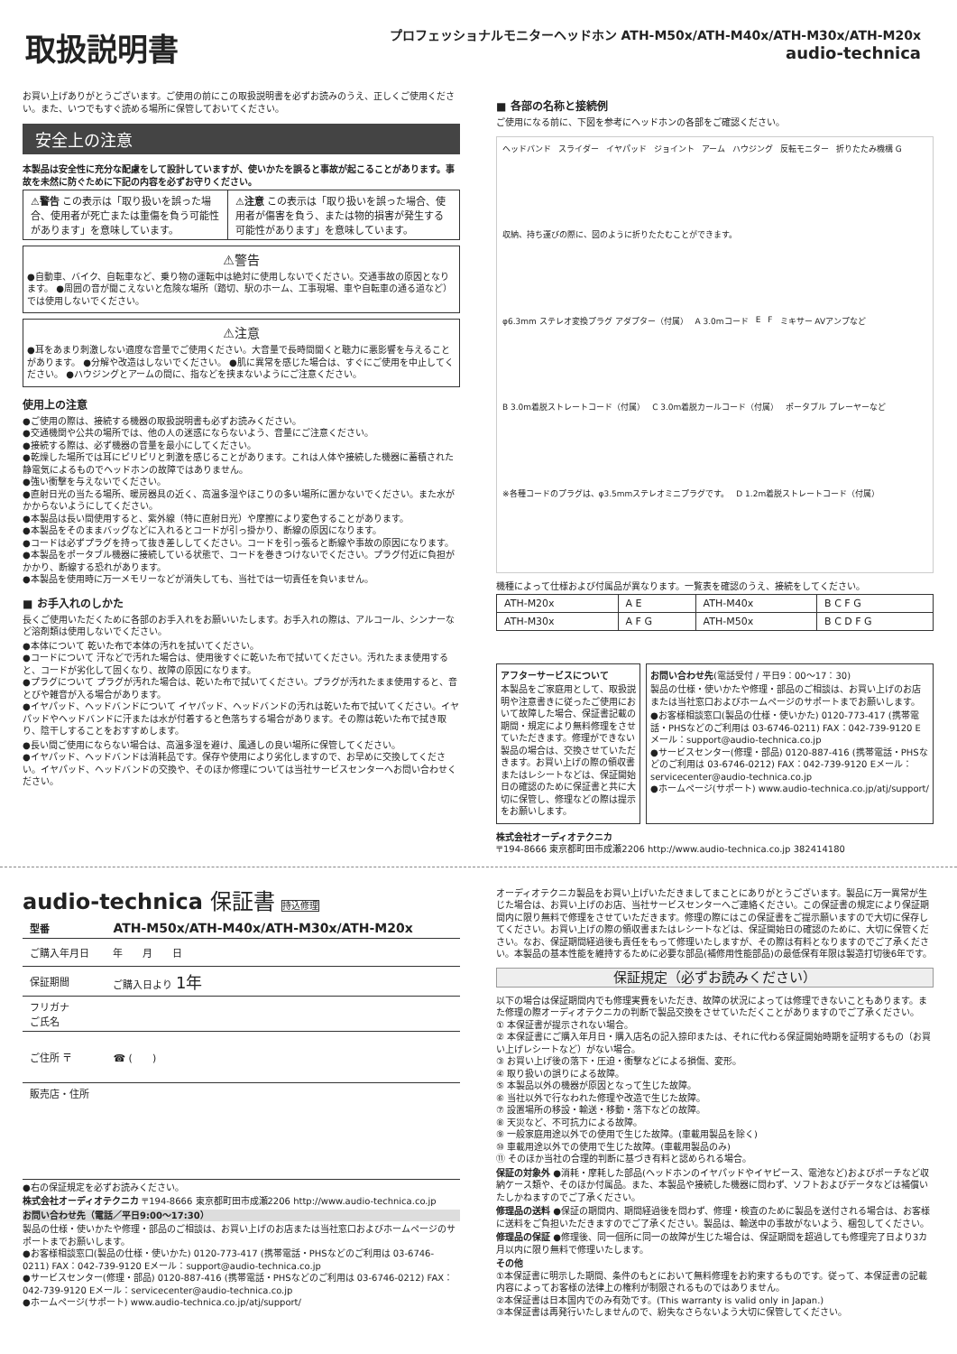取扱説明書
プロフェッショナルモニターヘッドホン ATH-M50x/ATH-M40x/ATH-M30x/ATH-M20x
audio-technica
お買い上げありがとうございます。ご使用の前にこの取扱説明書を必ずお読みのうえ、正しくご使用ください。また、いつでもすぐ読める場所に保管しておいてください。
安全上の注意
本製品は安全性に充分な配慮をして設計していますが、使いかたを誤ると事故が起こることがあります。事故を未然に防ぐために下記の内容を必ずお守りください。
| ⚠警告 この表示は「取り扱いを誤った場合、使用者が死亡または重傷を負う可能性があります」を意味しています。 | ⚠注意 この表示は「取り扱いを誤った場合、使用者が傷害を負う、または物的損害が発生する可能性があります」を意味しています。 |
⚠警告
●自動車、バイク、自転車など、乗り物の運転中は絶対に使用しないでください。交通事故の原因となります。 ●周囲の音が聞こえないと危険な場所（踏切、駅のホーム、工事現場、車や自転車の通る道など）では使用しないでください。
⚠注意
●耳をあまり刺激しない適度な音量でご使用ください。大音量で長時間聞くと聴力に悪影響を与えることがあります。 ●分解や改造はしないでください。 ●肌に異常を感じた場合は、すぐにご使用を中止してください。 ●ハウジングとアームの間に、指などを挟まないようにご注意ください。
使用上の注意
●ご使用の際は、接続する機器の取扱説明書も必ずお読みください。
●交通機関や公共の場所では、他の人の迷惑にならないよう、音量にご注意ください。
●接続する際は、必ず機器の音量を最小にしてください。
●乾燥した場所では耳にピリピリと刺激を感じることがあります。これは人体や接続した機器に蓄積された静電気によるものでヘッドホンの故障ではありません。
●強い衝撃を与えないでください。
●直射日光の当たる場所、暖房器具の近く、高温多湿やほこりの多い場所に置かないでください。また水がかからないようにしてください。
●本製品は長い間使用すると、紫外線（特に直射日光）や摩擦により変色することがあります。
●本製品をそのままバッグなどに入れるとコードが引っ掛かり、断線の原因になります。
●コードは必ずプラグを持って抜き差ししてください。コードを引っ張ると断線や事故の原因になります。
●本製品をポータブル機器に接続している状態で、コードを巻きつけないでください。プラグ付近に負担がかかり、断線する恐れがあります。
●本製品を使用時に万一メモリーなどが消失しても、当社では一切責任を負いません。
■ お手入れのしかた
長くご使用いただくために各部のお手入れをお願いいたします。お手入れの際は、アルコール、シンナーなど溶剤類は使用しないでください。
●本体について 乾いた布で本体の汚れを拭いてください。
●コードについて 汗などで汚れた場合は、使用後すぐに乾いた布で拭いてください。汚れたまま使用すると、コードが劣化して固くなり、故障の原因になります。
●プラグについて プラグが汚れた場合は、乾いた布で拭いてください。プラグが汚れたまま使用すると、音とびや雑音が入る場合があります。
●イヤパッド、ヘッドバンドについて イヤパッド、ヘッドバンドの汚れは乾いた布で拭いてください。イヤパッドやヘッドバンドに汗または水が付着すると色落ちする場合があります。その際は乾いた布で拭き取り、陰干しすることをおすすめします。
●長い間ご使用にならない場合は、高温多湿を避け、風通しの良い場所に保管してください。
●イヤパッド、ヘッドバンドは消耗品です。保存や使用により劣化しますので、お早めに交換してください。イヤパッド、ヘッドバンドの交換や、そのほか修理については当社サービスセンターへお問い合わせください。
■ 各部の名称と接続例
ご使用になる前に、下図を参考にヘッドホンの各部をご確認ください。
ヘッドバンド スライダー イヤパッド ジョイント アーム ハウジング 反転モニター 折りたたみ機構 G 収納、持ち運びの際に、図のように折りたたむことができます。 φ6.3mm ステレオ変換プラグ アダプター（付属） A 3.0mコード E F ミキサー AVアンプなど B 3.0m着脱ストレートコード（付属） C 3.0m着脱カールコード（付属） ポータブル プレーヤーなど ※各種コードのプラグは、φ3.5mmステレオミニプラグです。 D 1.2m着脱ストレートコード（付属）
機種によって仕様および付属品が異なります。一覧表を確認のうえ、接続をしてください。
| ATH-M20x | A E | ATH-M40x | B C F G |
| ATH-M30x | A F G | ATH-M50x | B C D F G |
アフターサービスについて
本製品をご家庭用として、取扱説明や注意書きに従ったご使用において故障した場合、保証書記載の期間・規定により無料修理をさせていただきます。修理ができない製品の場合は、交換させていただきます。お買い上げの際の領収書またはレシートなどは、保証開始日の確認のために保証書と共に大切に保管し、修理などの際は提示をお願いします。
お問い合わせ先(電話受付 / 平日9：00〜17：30)
製品の仕様・使いかたや修理・部品のご相談は、お買い上げのお店または当社窓口およびホームページのサポートまでお願いします。
●お客様相談窓口(製品の仕様・使いかた) 0120-773-417 (携帯電話・PHSなどのご利用は 03-6746-0211) FAX：042-739-9120 Eメール：support@audio-technica.co.jp
●サービスセンター(修理・部品) 0120-887-416 (携帯電話・PHSなどのご利用は 03-6746-0212) FAX：042-739-9120 Eメール：servicecenter@audio-technica.co.jp
●ホームページ(サポート) www.audio-technica.co.jp/atj/support/
株式会社オーディオテクニカ
〒194-8666 東京都町田市成瀬2206 http://www.audio-technica.co.jp 382414180
audio-technica 保証書 持込修理
| 型番 | ATH-M50x/ATH-M40x/ATH-M30x/ATH-M20x |
| ご購入年月日 | 年 月 日 |
| 保証期間 | ご購入日より 1年 |
| フリガナ ご氏名 | |
| ご住所 〒 | ☎ ( ) |
| 販売店・住所 | |
●右の保証規定を必ずお読みください。
株式会社オーディオテクニカ 〒194-8666 東京都町田市成瀬2206 http://www.audio-technica.co.jp
お問い合わせ先（電話／平日9:00〜17:30）
製品の仕様・使いかたや修理・部品のご相談は、お買い上げのお店または当社窓口およびホームページのサポートまでお願いします。
●お客様相談窓口(製品の仕様・使いかた) 0120-773-417 (携帯電話・PHSなどのご利用は 03-6746-0211) FAX：042-739-9120 Eメール：support@audio-technica.co.jp
●サービスセンター(修理・部品) 0120-887-416 (携帯電話・PHSなどのご利用は 03-6746-0212) FAX：042-739-9120 Eメール：servicecenter@audio-technica.co.jp
●ホームページ(サポート) www.audio-technica.co.jp/atj/support/
オーディオテクニカ製品をお買い上げいただきましてまことにありがとうございます。製品に万一異常が生じた場合は、お買い上げのお店、当社サービスセンターへご連絡ください。この保証書の規定により保証期間内に限り無料で修理をさせていただきます。修理の際にはこの保証書をご提示願いますので大切に保存してください。お買い上げの際の領収書またはレシートなどは、保証開始日の確認のために、大切に保管ください。なお、保証期間経過後も責任をもって修理いたしますが、その際は有料となりますのでご了承ください。本製品の基本性能を維持するために必要な部品(補修用性能部品)の最低保有年限は製造打切後6年です。
保証規定（必ずお読みください）
以下の場合は保証期間内でも修理実費をいただき、故障の状況によっては修理できないこともあります。また修理の際オーディオテクニカの判断で製品交換をさせていただくことがありますのでご了承ください。
① 本保証書が提示されない場合。
② 本保証書にご購入年月日・購入店名の記入捺印または、それに代わる保証開始時期を証明するもの（お買い上げレシートなど）がない場合。
③ お買い上げ後の落下・圧迫・衝撃などによる損傷、変形。
④ 取り扱いの誤りによる故障。
⑤ 本製品以外の機器が原因となって生じた故障。
⑥ 当社以外で行なわれた修理や改造で生じた故障。
⑦ 設置場所の移設・輸送・移動・落下などの故障。
⑧ 天災など、不可抗力による故障。
⑨ 一般家庭用途以外での使用で生じた故障。(車載用製品を除く)
⑩ 車載用途以外での使用で生じた故障。(車載用製品のみ)
⑪ そのほか当社の合理的判断に基づき有料と認められる場合。
保証の対象外 ●消耗・摩耗した部品(ヘッドホンのイヤパッドやイヤピース、電池など)およびポーチなど収納ケース類や、そのほか付属品。また、本製品や接続した機器に問わず、ソフトおよびデータなどは補償いたしかねますのでご了承ください。
修理品の送料 ●保証の期間内、期間経過後を問わず、修理・検査のために製品を送付される場合は、お客様に送料をご負担いただきますのでご了承ください。製品は、輸送中の事故がないよう、梱包してください。
修理品の保証 ●修理後、同一個所に同一の故障が生じた場合は、保証期間を超過しても修理完了日より3カ月以内に限り無料で修理いたします。
その他
①本保証書に明示した期間、条件のもとにおいて無料修理をお約束するものです。従って、本保証書の記載内容によってお客様の法律上の権利が制限されるものではありません。
②本保証書は日本国内でのみ有効です。(This warranty is valid only in Japan.)
③本保証書は再発行いたしませんので、紛失なさらないよう大切に保管してください。